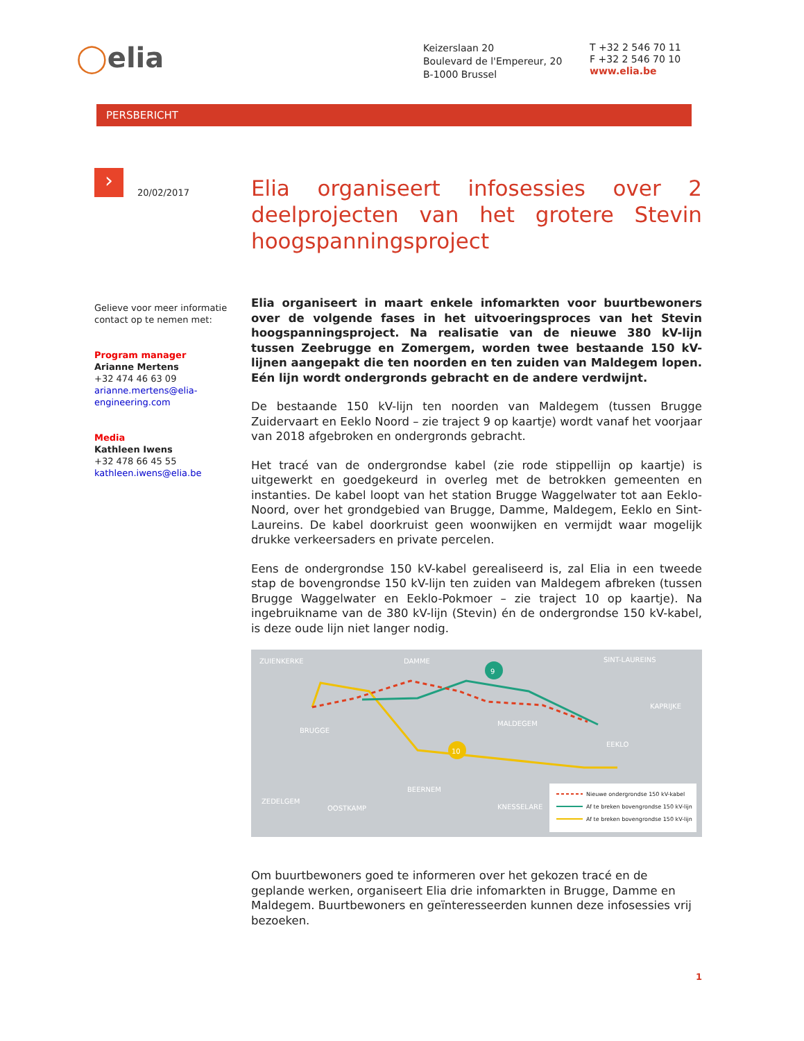◯elia
Keizerslaan 20
Boulevard de l'Empereur, 20
B-1000 Brussel
T +32 2 546 70 11
F +32 2 546 70 10
www.elia.be
PERSBERICHT
›
20/02/2017
Gelieve voor meer informatie contact op te nemen met:
Program manager
Arianne Mertens
+32 474 46 63 09
arianne.mertens@elia-engineering.com
Media
Kathleen Iwens
+32 478 66 45 55
kathleen.iwens@elia.be
Elia organiseert infosessies over 2 deelprojecten van het grotere Stevin hoogspanningsproject
Elia organiseert in maart enkele infomarkten voor buurtbewoners over de volgende fases in het uitvoeringsproces van het Stevin hoogspanningsproject. Na realisatie van de nieuwe 380 kV-lijn tussen Zeebrugge en Zomergem, worden twee bestaande 150 kV-lijnen aangepakt die ten noorden en ten zuiden van Maldegem lopen. Eén lijn wordt ondergronds gebracht en de andere verdwijnt.
De bestaande 150 kV-lijn ten noorden van Maldegem (tussen Brugge Zuidervaart en Eeklo Noord – zie traject 9 op kaartje) wordt vanaf het voorjaar van 2018 afgebroken en ondergronds gebracht.
Het tracé van de ondergrondse kabel (zie rode stippellijn op kaartje) is uitgewerkt en goedgekeurd in overleg met de betrokken gemeenten en instanties. De kabel loopt van het station Brugge Waggelwater tot aan Eeklo-Noord, over het grondgebied van Brugge, Damme, Maldegem, Eeklo en Sint-Laureins. De kabel doorkruist geen woonwijken en vermijdt waar mogelijk drukke verkeersaders en private percelen.
Eens de ondergrondse 150 kV-kabel gerealiseerd is, zal Elia in een tweede stap de bovengrondse 150 kV-lijn ten zuiden van Maldegem afbreken (tussen Brugge Waggelwater en Eeklo-Pokmoer – zie traject 10 op kaartje). Na ingebruikname van de 380 kV-lijn (Stevin) én de ondergrondse 150 kV-kabel, is deze oude lijn niet langer nodig.
ZUIENKERKE
DAMME
SINT-LAUREINS
KAPRIJKE
BRUGGE
MALDEGEM
EEKLO
BEERNEM
ZEDELGEM
OOSTKAMP
KNESSELARE
9
10
Nieuwe ondergrondse 150 kV-kabel
Af te breken bovengrondse 150 kV-lijn
Af te breken bovengrondse 150 kV-lijn
Om buurtbewoners goed te informeren over het gekozen tracé en de geplande werken, organiseert Elia drie infomarkten in Brugge, Damme en Maldegem. Buurtbewoners en geïnteresseerden kunnen deze infosessies vrij bezoeken.
1